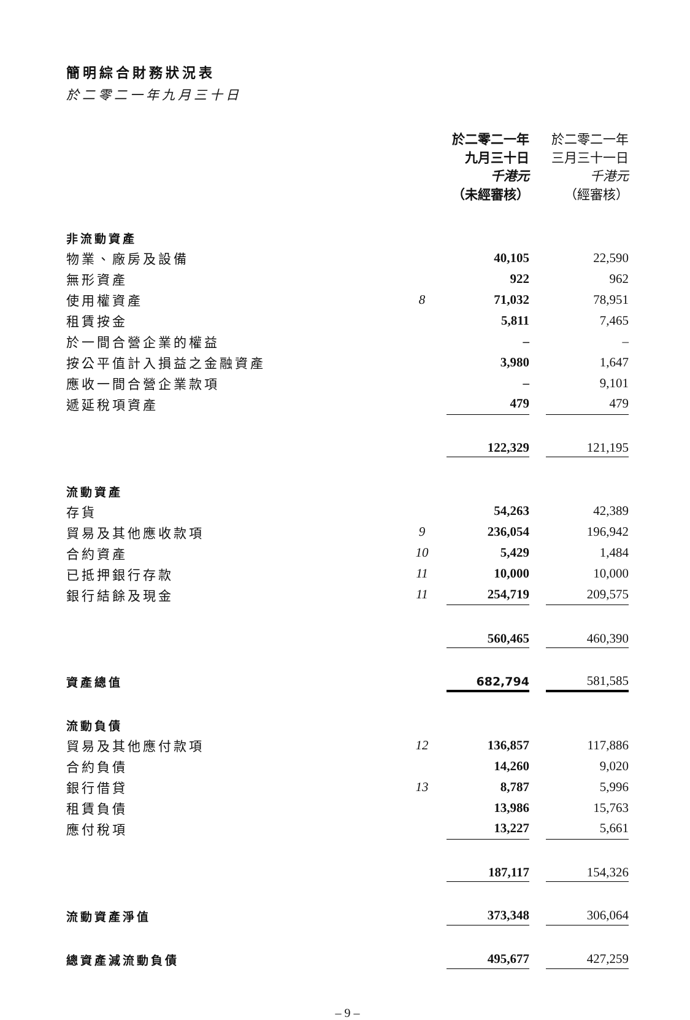簡明綜合財務狀況表
於二零二一年九月三十日
| | | 於二零二一年 九月三十日 千港元 （未經審核） | | 於二零二一年 三月三十一日 千港元 （經審核） |
| 非流動資產 | | | | |
| 物業、廠房及設備 | | 40,105 | | 22,590 |
| 無形資產 | | 922 | | 962 |
| 使用權資產 | 8 | 71,032 | | 78,951 |
| 租賃按金 | | 5,811 | | 7,465 |
| 於一間合營企業的權益 | | – | | – |
| 按公平值計入損益之金融資產 | | 3,980 | | 1,647 |
| 應收一間合營企業款項 | | – | | 9,101 |
| 遞延稅項資產 | | 479 | | 479 |
| | | 122,329 | | 121,195 |
| 流動資產 | | | | |
| 存貨 | | 54,263 | | 42,389 |
| 貿易及其他應收款項 | 9 | 236,054 | | 196,942 |
| 合約資產 | 10 | 5,429 | | 1,484 |
| 已抵押銀行存款 | 11 | 10,000 | | 10,000 |
| 銀行結餘及現金 | 11 | 254,719 | | 209,575 |
| | | 560,465 | | 460,390 |
| 資產總值 | | 682,794 | | 581,585 |
| 流動負債 | | | | |
| 貿易及其他應付款項 | 12 | 136,857 | | 117,886 |
| 合約負債 | | 14,260 | | 9,020 |
| 銀行借貸 | 13 | 8,787 | | 5,996 |
| 租賃負債 | | 13,986 | | 15,763 |
| 應付稅項 | | 13,227 | | 5,661 |
| | | 187,117 | | 154,326 |
| 流動資產淨值 | | 373,348 | | 306,064 |
| 總資產減流動負債 | | 495,677 | | 427,259 |
– 9 –